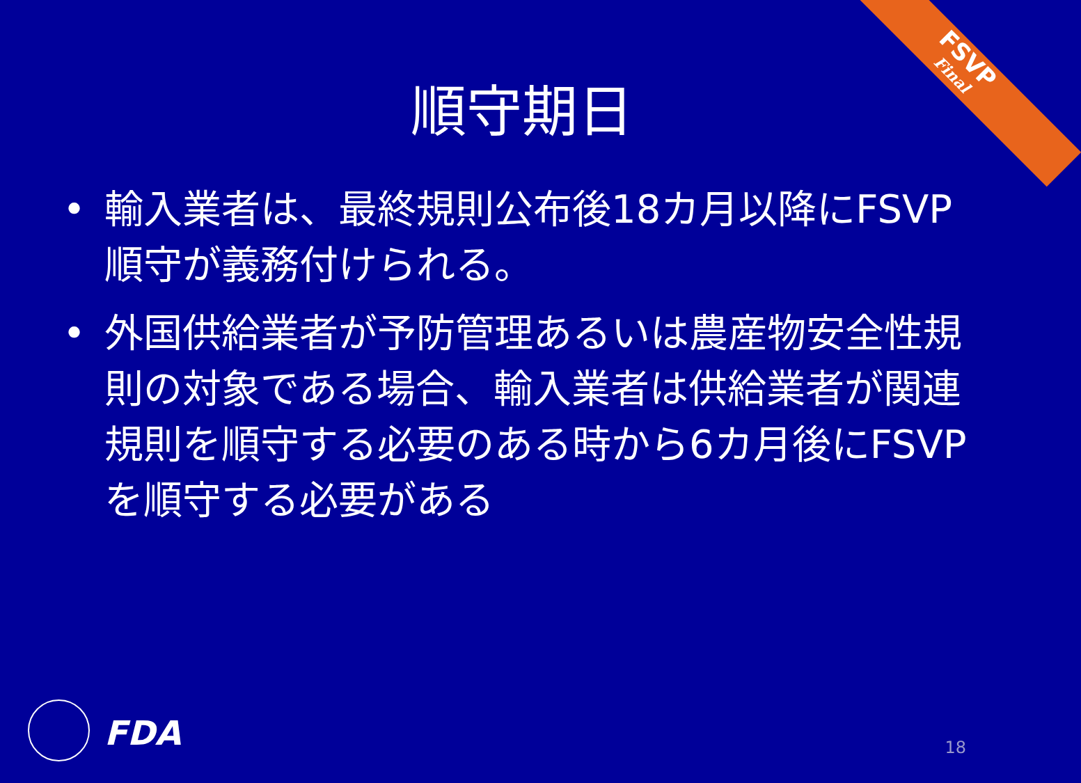FSVP
Final
順守期日
• 輸入業者は、最終規則公布後18カ月以降にFSVP順守が義務付けられる。
• 外国供給業者が予防管理あるいは農産物安全性規則の対象である場合、輸入業者は供給業者が関連規則を順守する必要のある時から6カ月後にFSVPを順守する必要がある
FDA 18